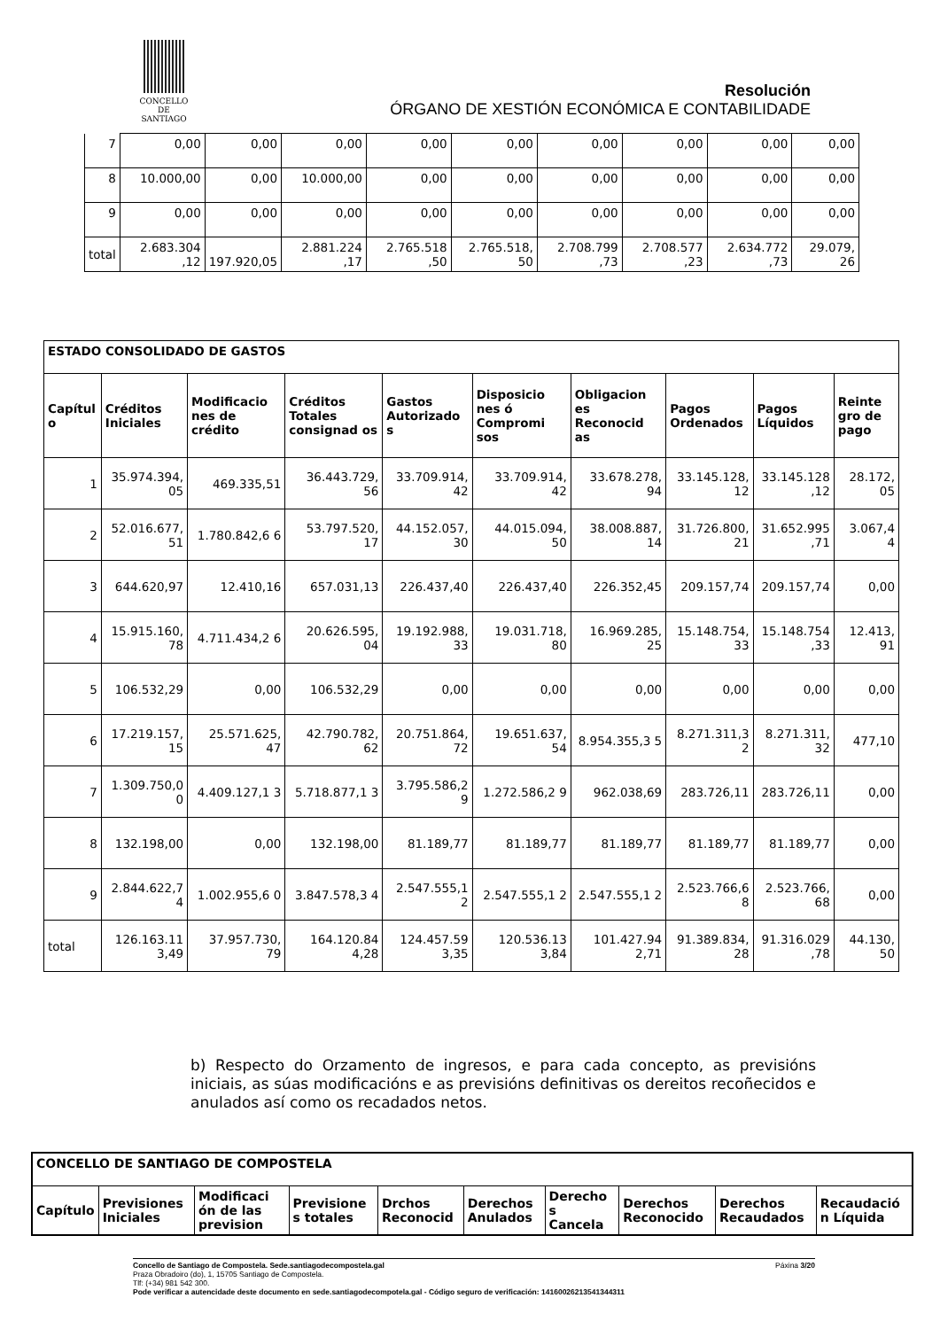CONCELLO DE
SANTIAGO
Resolución
ÓRGANO DE XESTIÓN ECONÓMICA E CONTABILIDADE
| 7 | 0,00 | 0,00 | 0,00 | 0,00 | 0,00 | 0,00 | 0,00 | 0,00 | 0,00 |
| 8 | 10.000,00 | 0,00 | 10.000,00 | 0,00 | 0,00 | 0,00 | 0,00 | 0,00 | 0,00 |
| 9 | 0,00 | 0,00 | 0,00 | 0,00 | 0,00 | 0,00 | 0,00 | 0,00 | 0,00 |
| total | 2.683.304 ,12 | 197.920,05 | 2.881.224 ,17 | 2.765.518 ,50 | 2.765.518, 50 | 2.708.799 ,73 | 2.708.577 ,23 | 2.634.772 ,73 | 29.079, 26 |
| ESTADO CONSOLIDADO DE GASTOS | | | | | | | | | |
| --- | --- | --- | --- | --- | --- | --- | --- | --- | --- |
| Capítul o | Créditos Iniciales | Modificacio nes de crédito | Créditos Totales consignad os | Gastos Autorizado s | Disposicio nes ó Compromi sos | Obligacion es Reconocid as | Pagos Ordenados | Pagos Líquidos | Reinte gro de pago |
| 1 | 35.974.394, 05 | 469.335,51 | 36.443.729, 56 | 33.709.914, 42 | 33.709.914, 42 | 33.678.278, 94 | 33.145.128, 12 | 33.145.128 ,12 | 28.172, 05 |
| 2 | 52.016.677, 51 | 1.780.842,6 6 | 53.797.520, 17 | 44.152.057, 30 | 44.015.094, 50 | 38.008.887, 14 | 31.726.800, 21 | 31.652.995 ,71 | 3.067,4 4 |
| 3 | 644.620,97 | 12.410,16 | 657.031,13 | 226.437,40 | 226.437,40 | 226.352,45 | 209.157,74 | 209.157,74 | 0,00 |
| 4 | 15.915.160, 78 | 4.711.434,2 6 | 20.626.595, 04 | 19.192.988, 33 | 19.031.718, 80 | 16.969.285, 25 | 15.148.754, 33 | 15.148.754 ,33 | 12.413, 91 |
| 5 | 106.532,29 | 0,00 | 106.532,29 | 0,00 | 0,00 | 0,00 | 0,00 | 0,00 | 0,00 |
| 6 | 17.219.157, 15 | 25.571.625, 47 | 42.790.782, 62 | 20.751.864, 72 | 19.651.637, 54 | 8.954.355,3 5 | 8.271.311,3 2 | 8.271.311, 32 | 477,10 |
| 7 | 1.309.750,0 0 | 4.409.127,1 3 | 5.718.877,1 3 | 3.795.586,2 9 | 1.272.586,2 9 | 962.038,69 | 283.726,11 | 283.726,11 | 0,00 |
| 8 | 132.198,00 | 0,00 | 132.198,00 | 81.189,77 | 81.189,77 | 81.189,77 | 81.189,77 | 81.189,77 | 0,00 |
| 9 | 2.844.622,7 4 | 1.002.955,6 0 | 3.847.578,3 4 | 2.547.555,1 2 | 2.547.555,1 2 | 2.547.555,1 2 | 2.523.766,6 8 | 2.523.766, 68 | 0,00 |
| total | 126.163.11 3,49 | 37.957.730, 79 | 164.120.84 4,28 | 124.457.59 3,35 | 120.536.13 3,84 | 101.427.94 2,71 | 91.389.834, 28 | 91.316.029 ,78 | 44.130, 50 |
b) Respecto do Orzamento de ingresos, e para cada concepto, as previsións iniciais, as súas modificacións e as previsións definitivas os dereitos recoñecidos e anulados así como os recadados netos.
| CONCELLO DE SANTIAGO DE COMPOSTELA | | | | | | | | | |
| --- | --- | --- | --- | --- | --- | --- | --- | --- | --- |
| Capítulo | Previsiones Iniciales | Modificaci ón de las prevision | Previsione s totales | Drchos Reconocid | Derechos Anulados | Derecho s Cancela | Derechos Reconocido | Derechos Recaudados | Recaudació n Líquida |
Concello de Santiago de Compostela. Sede.santiagodecompostela.gal Páxina 3/20
Praza Obradoiro (do), 1, 15705 Santiago de Compostela.
Tlf: (+34) 981 542 300.
Pode verificar a autencidade deste documento en sede.santiagodecompotela.gal - Código seguro de verificación: 14160026213541344311